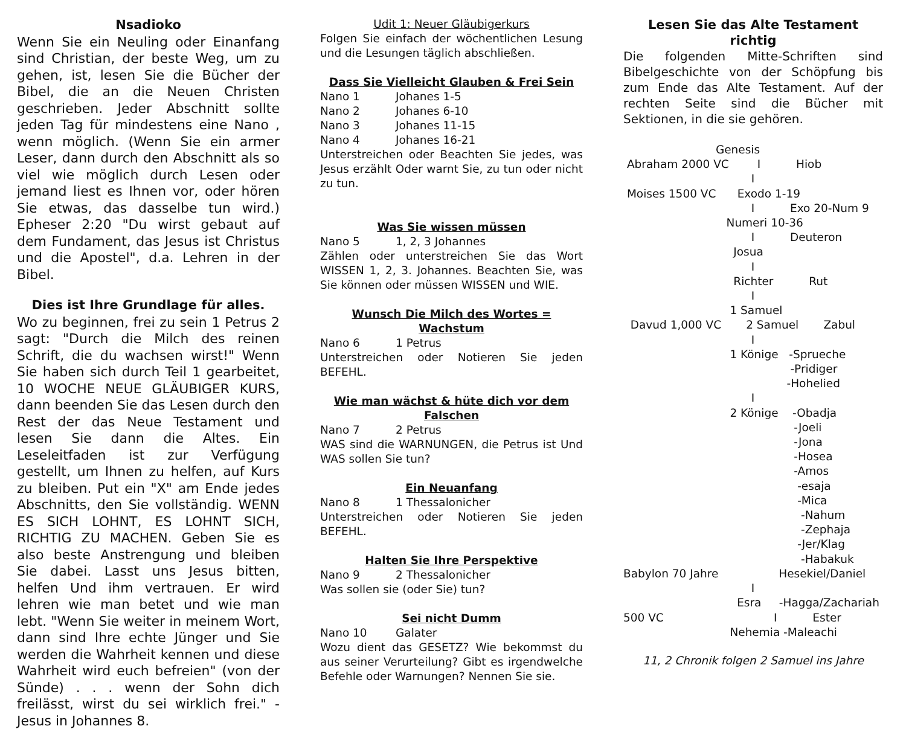Nsadioko
Wenn Sie ein Neuling oder Einanfang sind Christian, der beste Weg, um zu gehen, ist, lesen Sie die Bücher der Bibel, die an die Neuen Christen geschrieben. Jeder Abschnitt sollte jeden Tag für mindestens eine Nano , wenn möglich. (Wenn Sie ein armer Leser, dann durch den Abschnitt als so viel wie möglich durch Lesen oder jemand liest es Ihnen vor, oder hören Sie etwas, das dasselbe tun wird.) Epheser 2:20 "Du wirst gebaut auf dem Fundament, das Jesus ist Christus und die Apostel", d.a. Lehren in der Bibel.
Dies ist Ihre Grundlage für alles.
Wo zu beginnen, frei zu sein 1 Petrus 2 sagt: "Durch die Milch des reinen Schrift, die du wachsen wirst!" Wenn Sie haben sich durch Teil 1 gearbeitet, 10 WOCHE NEUE GLÄUBIGER KURS, dann beenden Sie das Lesen durch den Rest der das Neue Testament und lesen Sie dann die Altes. Ein Leseleitfaden ist zur Verfügung gestellt, um Ihnen zu helfen, auf Kurs zu bleiben. Put ein "X" am Ende jedes Abschnitts, den Sie vollständig. WENN ES SICH LOHNT, ES LOHNT SICH, RICHTIG ZU MACHEN. Geben Sie es also beste Anstrengung und bleiben Sie dabei. Lasst uns Jesus bitten, helfen Und ihm vertrauen. Er wird lehren wie man betet und wie man lebt. "Wenn Sie weiter in meinem Wort, dann sind Ihre echte Jünger und Sie werden die Wahrheit kennen und diese Wahrheit wird euch befreien" (von der Sünde) . . . wenn der Sohn dich freilässt, wirst du sei wirklich frei." - Jesus in Johannes 8.
Udit 1: Neuer Gläubigerkurs
Folgen Sie einfach der wöchentlichen Lesung und die Lesungen täglich abschließen.
Dass Sie Vielleicht Glauben & Frei Sein
Nano 1 Johanes 1-5
Nano 2 Johanes 6-10
Nano 3 Johanes 11-15
Nano 4 Johanes 16-21
Unterstreichen oder Beachten Sie jedes, was Jesus erzählt Oder warnt Sie, zu tun oder nicht zu tun.
Was Sie wissen müssen
Nano 5 1, 2, 3 Johannes
Zählen oder unterstreichen Sie das Wort WISSEN 1, 2, 3. Johannes. Beachten Sie, was Sie können oder müssen WISSEN und WIE.
Wunsch Die Milch des Wortes = Wachstum
Nano 6 1 Petrus
Unterstreichen oder Notieren Sie jeden BEFEHL.
Wie man wächst & hüte dich vor dem Falschen
Nano 7 2 Petrus
WAS sind die WARNUNGEN, die Petrus ist Und WAS sollen Sie tun?
Ein Neuanfang
Nano 8 1 Thessalonicher
Unterstreichen oder Notieren Sie jeden BEFEHL.
Halten Sie Ihre Perspektive
Nano 9 2 Thessalonicher
Was sollen sie (oder Sie) tun?
Sei nicht Dumm
Nano 10 Galater
Wozu dient das GESETZ? Wie bekommst du aus seiner Verurteilung? Gibt es irgendwelche Befehle oder Warnungen? Nennen Sie sie.
Lesen Sie das Alte Testament richtig
Die folgenden Mitte-Schriften sind Bibelgeschichte von der Schöpfung bis zum Ende das Alte Testament. Auf der rechten Seite sind die Bücher mit Sektionen, in die sie gehören.
Genesis Abraham 2000 VC I Hiob I Moises 1500 VC Exodo 1-19 I Exo 20-Num 9 Numeri 10-36 I Deuteron Josua I Richter Rut I 1 Samuel Davud 1,000 VC 2 Samuel Zabul I 1 Könige -Sprueche -Pridiger -Hohelied I 2 Könige -Obadja -Joeli -Jona -Hosea -Amos -esaja -Mica -Nahum -Zephaja -Jer/Klag -Habakuk Babylon 70 Jahre Hesekiel/Daniel I Esra -Hagga/Zachariah 500 VC I Ester Nehemia -Maleachi
11, 2 Chronik folgen 2 Samuel ins Jahre